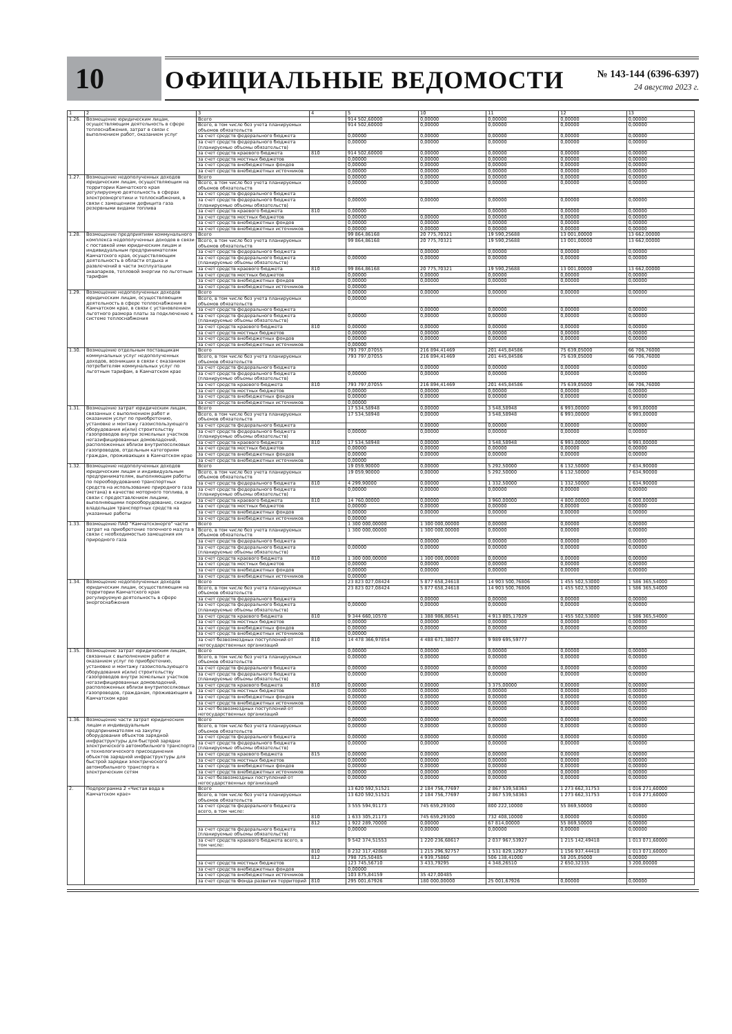10
ОФИЦИАЛЬНЫЕ ВЕДОМОСТИ
№ 143-144 (6396-6397)
24 августа 2023 г.
| 1 | 2 | 3 | 4 | 5 | 10 | 11 | 12 | 13 |
| --- | --- | --- | --- | --- | --- | --- | --- | --- |
| 1.26. | Возмещение юридическим лицам, осуществляющим деятельность в сфере теплоснабжения, затрат в связи с выполнением работ, оказанием услуг | Всего | | 914 502,60000 | 0,00000 | 0,00000 | 0,00000 | 0,00000 |
| | | Всего, в том числе без учета планируемых объемов обязательств | | 914 502,60000 | 0,00000 | 0,00000 | 0,00000 | 0,00000 |
| | | за счет средств федерального бюджета | | 0,00000 | 0,00000 | 0,00000 | 0,00000 | 0,00000 |
| | | за счет средств федерального бюджета (планируемые объемы обязательств) | | 0,00000 | 0,00000 | 0,00000 | 0,00000 | 0,00000 |
| | | за счет средств краевого бюджета | 810 | 914 502,60000 | 0,00000 | 0,00000 | 0,00000 | 0,00000 |
| | | за счет средств местных бюджетов | | 0,00000 | 0,00000 | 0,00000 | 0,00000 | 0,00000 |
| | | за счет средств внебюджетных фондов | | 0,00000 | 0,00000 | 0,00000 | 0,00000 | 0,00000 |
| | | за счет средств внебюджетных источников | | 0,00000 | 0,00000 | 0,00000 | 0,00000 | 0,00000 |
| 1.27. | Возмещение недополученных доходов юридическим лицам, осуществляющим на территории Камчатского края регулируемую деятельность в сферах электроэнергетики и теплоснабжения, в связи с замещением дефицита газа резервными видами топлива | Всего | | 0,00000 | 0,00000 | 0,00000 | 0,00000 | 0,00000 |
| | | Всего, в том числе без учета планируемых объемов обязательств | | 0,00000 | 0,00000 | 0,00000 | 0,00000 | 0,00000 |
| | | за счет средств федерального бюджета | | | | | | |
| | | за счет средств федерального бюджета (планируемые объемы обязательств) | | 0,00000 | 0,00000 | 0,00000 | 0,00000 | 0,00000 |
| | | за счет средств краевого бюджета | 810 | 0,00000 | | 0,00000 | 0,00000 | 0,00000 |
| | | за счет средств местных бюджетов | | 0,00000 | 0,00000 | 0,00000 | 0,00000 | 0,00000 |
| | | за счет средств внебюджетных фондов | | 0,00000 | 0,00000 | 0,00000 | 0,00000 | 0,00000 |
| | | за счет средств внебюджетных источников | | 0,00000 | 0,00000 | 0,00000 | 0,00000 | 0,00000 |
| 1.28. | Возмещение предприятиям коммунального комплекса недополученных доходов в связи с поставкой ими юридическим лицам и индивидуальным предпринимателям Камчатского края, осуществляющим деятельность в области отдыха и развлечений в части эксплуатации аквапарков, тепловой энергии по льготным тарифам | Всего | | 99 864,86168 | 20 775,70321 | 19 590,25688 | 13 001,00000 | 13 662,00000 |
| | | Всего, в том числе без учета планируемых объемов обязательств | | 99 864,86168 | 20 775,70321 | 19 590,25688 | 13 001,00000 | 13 662,00000 |
| | | за счет средств федерального бюджета | | | 0,00000 | 0,00000 | 0,00000 | 0,00000 |
| | | за счет средств федерального бюджета (планируемые объемы обязательств) | | 0,00000 | 0,00000 | 0,00000 | 0,00000 | 0,00000 |
| | | за счет средств краевого бюджета | 810 | 99 864,86168 | 20 775,70321 | 19 590,25688 | 13 001,00000 | 13 662,00000 |
| | | за счет средств местных бюджетов | | 0,00000 | 0,00000 | 0,00000 | 0,00000 | 0,00000 |
| | | за счет средств внебюджетных фондов | | 0,00000 | 0,00000 | 0,00000 | 0,00000 | 0,00000 |
| | | за счет средств внебюджетных источников | | 0,00000 | | | | |
| 1.29. | Возмещение недополученных доходов юридическим лицам, осуществляющим деятельность в сфере теплоснабжения в Камчатском крае, в связи с установлением льготного размера платы за подключение к системе теплоснабжения | Всего | | 0,00000 | 0,00000 | 0,00000 | 0,00000 | 0,00000 |
| | | Всего, в том числе без учета планируемых объемов обязательств | | 0,00000 | | | | |
| | | за счет средств федерального бюджета | | | 0,00000 | 0,00000 | 0,00000 | 0,00000 |
| | | за счет средств федерального бюджета (планируемые объемы обязательств) | | 0,00000 | 0,00000 | 0,00000 | 0,00000 | 0,00000 |
| | | за счет средств краевого бюджета | 810 | 0,00000 | 0,00000 | 0,00000 | 0,00000 | 0,00000 |
| | | за счет средств местных бюджетов | | 0,00000 | 0,00000 | 0,00000 | 0,00000 | 0,00000 |
| | | за счет средств внебюджетных фондов | | 0,00000 | 0,00000 | 0,00000 | 0,00000 | 0,00000 |
| | | за счет средств внебюджетных источников | | 0,00000 | | | | |
| 1.30. | Возмещение отдельным поставщикам коммунальных услуг недополученных доходов, возникших в связи с оказанием потребителям коммунальных услуг по льготным тарифам, в Камчатском крае | Всего | | 793 797,07055 | 216 894,41469 | 201 445,84586 | 75 639,05000 | 66 706,76000 |
| | | Всего, в том числе без учета планируемых объемов обязательств | | 793 797,07055 | 216 894,41469 | 201 445,84586 | 75 639,05000 | 66 706,76000 |
| | | за счет средств федерального бюджета | | | 0,00000 | 0,00000 | 0,00000 | 0,00000 |
| | | за счет средств федерального бюджета (планируемые объемы обязательств) | | 0,00000 | 0,00000 | 0,00000 | 0,00000 | 0,00000 |
| | | за счет средств краевого бюджета | 810 | 793 797,07055 | 216 894,41469 | 201 445,84586 | 75 639,05000 | 66 706,76000 |
| | | за счет средств местных бюджетов | | 0,00000 | 0,00000 | 0,00000 | 0,00000 | 0,00000 |
| | | за счет средств внебюджетных фондов | | 0,00000 | 0,00000 | 0,00000 | 0,00000 | 0,00000 |
| | | за счет средств внебюджетных источников | | 0,00000 | | | | |
| 1.31. | Возмещение затрат юридическим лицам, связанных с выполнением работ и оказанием услуг по приобретению, установке и монтажу газоиспользующего оборудования и(или) строительству газопроводов внутри земельных участков негазифицированных домовладений, расположенных вблизи внутрипоселковых газопроводов, отдельным категориям граждан, проживающих в Камчатском крае | Всего | | 17 534,58948 | 0,00000 | 3 548,58948 | 6 993,00000 | 6 993,00000 |
| | | Всего, в том числе без учета планируемых объемов обязательств | | 17 534,58948 | 0,00000 | 3 548,58948 | 6 993,00000 | 6 993,00000 |
| | | за счет средств федерального бюджета | | | 0,00000 | 0,00000 | 0,00000 | 0,00000 |
| | | за счет средств федерального бюджета (планируемые объемы обязательств) | | 0,00000 | 0,00000 | 0,00000 | 0,00000 | 0,00000 |
| | | за счет средств краевого бюджета | 810 | 17 534,58948 | 0,00000 | 3 548,58948 | 6 993,00000 | 6 993,00000 |
| | | за счет средств местных бюджетов | | 0,00000 | 0,00000 | 0,00000 | 0,00000 | 0,00000 |
| | | за счет средств внебюджетных фондов | | 0,00000 | 0,00000 | 0,00000 | 0,00000 | 0,00000 |
| | | за счет средств внебюджетных источников | | 0,00000 | | | | |
| 1.32. | Возмещение недополученных доходов юридическим лицам и индивидуальным предпринимателям, выполняющим работы по переоборудованию транспортных средств на использование природного газа (метана) в качестве моторного топлива, в связи с предоставлением лицами, выполняющими переоборудование, скидки владельцам транспортных средств на указанные работы | Всего | | 19 059,90000 | 0,00000 | 5 292,50000 | 6 132,50000 | 7 634,90000 |
| | | Всего, в том числе без учета планируемых объемов обязательств | | 19 059,90000 | 0,00000 | 5 292,50000 | 6 132,50000 | 7 634,90000 |
| | | за счет средств федерального бюджета | 810 | 4 299,90000 | 0,00000 | 1 332,50000 | 1 332,50000 | 1 634,90000 |
| | | за счет средств федерального бюджета (планируемые объемы обязательств) | | 0,00000 | 0,00000 | 0,00000 | 0,00000 | 0,00000 |
| | | за счет средств краевого бюджета | 810 | 14 760,00000 | 0,00000 | 3 960,00000 | 4 800,00000 | 6 000,00000 |
| | | за счет средств местных бюджетов | | 0,00000 | 0,00000 | 0,00000 | 0,00000 | 0,00000 |
| | | за счет средств внебюджетных фондов | | 0,00000 | 0,00000 | 0,00000 | 0,00000 | 0,00000 |
| | | за счет средств внебюджетных источников | | 0,00000 | | | | |
| 1.33. | Возмещение ПАО "Камчатскэнерго" части затрат на приобретение топочного мазута в связи с необходимостью замещения им природного газа | Всего | | 1 300 000,00000 | 1 300 000,00000 | 0,00000 | 0,00000 | 0,00000 |
| | | Всего, в том числе без учета планируемых объемов обязательств | | 1 300 000,00000 | 1 300 000,00000 | 0,00000 | 0,00000 | 0,00000 |
| | | за счет средств федерального бюджета | | | 0,00000 | 0,00000 | 0,00000 | 0,00000 |
| | | за счет средств федерального бюджета (планируемые объемы обязательств) | | 0,00000 | 0,00000 | 0,00000 | 0,00000 | 0,00000 |
| | | за счет средств краевого бюджета | 810 | 1 300 000,00000 | 1 300 000,00000 | 0,00000 | 0,00000 | 0,00000 |
| | | за счет средств местных бюджетов | | 0,00000 | 0,00000 | 0,00000 | 0,00000 | 0,00000 |
| | | за счет средств внебюджетных фондов | | 0,00000 | 0,00000 | 0,00000 | 0,00000 | 0,00000 |
| | | за счет средств внебюджетных источников | | 0,00000 | | | | |
| 1.34. | Возмещение недополученных доходов юридическим лицам, осуществляющим на территории Камчатского края регулируемую деятельность в сфере энергоснабжения | Всего | | 23 823 027,08424 | 5 877 658,24618 | 14 903 500,76806 | 1 455 502,53000 | 1 586 365,54000 |
| | | Всего, в том числе без учета планируемых объемов обязательств | | 23 823 027,08424 | 5 877 658,24618 | 14 903 500,76806 | 1 455 502,53000 | 1 586 365,54000 |
| | | за счет средств федерального бюджета | | | 0,00000 | 0,00000 | 0,00000 | 0,00000 |
| | | за счет средств федерального бюджета (планируемые объемы обязательств) | | 0,00000 | 0,00000 | 0,00000 | 0,00000 | 0,00000 |
| | | за счет средств краевого бюджета | 810 | 9 344 660,10570 | 1 388 986,86541 | 4 913 805,17029 | 1 455 502,53000 | 1 586 365,54000 |
| | | за счет средств местных бюджетов | | 0,00000 | 0,00000 | 0,00000 | 0,00000 | 0,00000 |
| | | за счет средств внебюджетных фондов | | 0,00000 | 0,00000 | 0,00000 | 0,00000 | 0,00000 |
| | | за счет средств внебюджетных источников | | 0,00000 | | | | |
| | | за счет безвозмездных поступлений от негосударственных организаций | 810 | 14 478 366,97854 | 4 488 671,38077 | 9 989 695,59777 | | |
| 1.35. | Возмещение затрат юридическим лицам, связанных с выполнением работ и оказанием услуг по приобретению, установке и монтажу газоиспользующего оборудования и(или) строительству газопроводов внутри земельных участков негазифицированных домовладений, расположенных вблизи внутрипоселковых газопроводов, гражданам, проживающим в Камчатском крае | Всего | | 0,00000 | 0,00000 | 0,00000 | 0,00000 | 0,00000 |
| | | Всего, в том числе без учета планируемых объемов обязательств | | 0,00000 | 0,00000 | 0,00000 | 0,00000 | 0,00000 |
| | | за счет средств федерального бюджета | | 0,00000 | 0,00000 | 0,00000 | 0,00000 | 0,00000 |
| | | за счет средств федерального бюджета (планируемые объемы обязательств) | | 0,00000 | 0,00000 | 0,00000 | 0,00000 | 0,00000 |
| | | за счет средств краевого бюджета | 810 | 0,00000 | 0,00000 | 3 375,00000 | 0,00000 | 0,00000 |
| | | за счет средств местных бюджетов | | 0,00000 | 0,00000 | 0,00000 | 0,00000 | 0,00000 |
| | | за счет средств внебюджетных фондов | | 0,00000 | 0,00000 | 0,00000 | 0,00000 | 0,00000 |
| | | за счет средств внебюджетных источников | | 0,00000 | 0,00000 | 0,00000 | 0,00000 | 0,00000 |
| | | за счет безвозмездных поступлений от негосударственных организаций | | 0,00000 | 0,00000 | 0,00000 | 0,00000 | 0,00000 |
| 1.36. | Возмещение части затрат юридическим лицам и индивидуальным предпринимателям на закупку оборудования объектов зарядной инфраструктуры для быстрой зарядки электрического автомобильного транспорта и технологического присоединения объектов зарядной инфраструктуры для быстрой зарядки электрического автомобильного транспорта к электрическим сетям | Всего | | 0,00000 | 0,00000 | 0,00000 | 0,00000 | 0,00000 |
| | | Всего, в том числе без учета планируемых объемов обязательств | | 0,00000 | 0,00000 | 0,00000 | 0,00000 | 0,00000 |
| | | за счет средств федерального бюджета | | 0,00000 | 0,00000 | 0,00000 | 0,00000 | 0,00000 |
| | | за счет средств федерального бюджета (планируемые объемы обязательств) | | 0,00000 | 0,00000 | 0,00000 | 0,00000 | 0,00000 |
| | | за счет средств краевого бюджета | 815 | 0,00000 | 0,00000 | 0,00000 | 0,00000 | 0,00000 |
| | | за счет средств местных бюджетов | | 0,00000 | 0,00000 | 0,00000 | 0,00000 | 0,00000 |
| | | за счет средств внебюджетных фондов | | 0,00000 | 0,00000 | 0,00000 | 0,00000 | 0,00000 |
| | | за счет средств внебюджетных источников | | 0,00000 | 0,00000 | 0,00000 | 0,00000 | 0,00000 |
| | | за счет безвозмездных поступлений от негосударственных организаций | | 0,00000 | 0,00000 | 0,00000 | 0,00000 | 0,00000 |
| 2. | Подпрограмма 2 «Чистая вода в Камчатском крае» | Всего | | 13 620 592,51521 | 2 184 756,77697 | 2 867 539,58363 | 1 273 662,31753 | 1 016 271,60000 |
| | | Всего, в том числе без учета планируемых объемов обязательств | | 13 620 592,51521 | 2 184 756,77697 | 2 867 539,58363 | 1 273 662,31753 | 1 016 271,60000 |
| | | за счет средств федерального бюджета всего, в том числе: | | 3 555 594,91173 | 745 659,29300 | 800 222,10000 | 55 869,50000 | 0,00000 |
| | | | 810 | 1 633 305,21173 | 745 659,29300 | 732 408,10000 | 0,00000 | 0,00000 |
| | | | 812 | 1 922 289,70000 | 0,00000 | 67 814,00000 | 55 869,50000 | 0,00000 |
| | | за счет средств федерального бюджета (планируемые объемы обязательств) | | 0,00000 | 0,00000 | 0,00000 | 0,00000 | 0,00000 |
| | | за счет средств краевого бюджета всего, в том числе: | | 9 542 374,51553 | 1 220 236,68617 | 2 037 967,53927 | 1 215 142,49418 | 1 013 071,60000 |
| | | | 810 | 8 232 317,42868 | 1 215 296,92757 | 1 531 829,12927 | 1 156 937,44418 | 1 013 071,60000 |
| | | | 812 | 798 725,50485 | 4 939,75860 | 506 138,41000 | 58 205,05000 | 0,00000 |
| | | за счет средств местных бюджетов | | 123 745,56710 | 3 433,79295 | 4 348,26510 | 2 650,32335 | 3 200,00000 |
| | | за счет средств внебюджетных фондов | | 0,00000 | | | | |
| | | за счет средств внебюджетных источников | | 103 875,84159 | 35 427,00485 | | | |
| | | за счет средств Фонда развития территорий | 810 | 295 001,67926 | 180 000,00000 | 25 001,67926 | 0,00000 | 0,00000 |